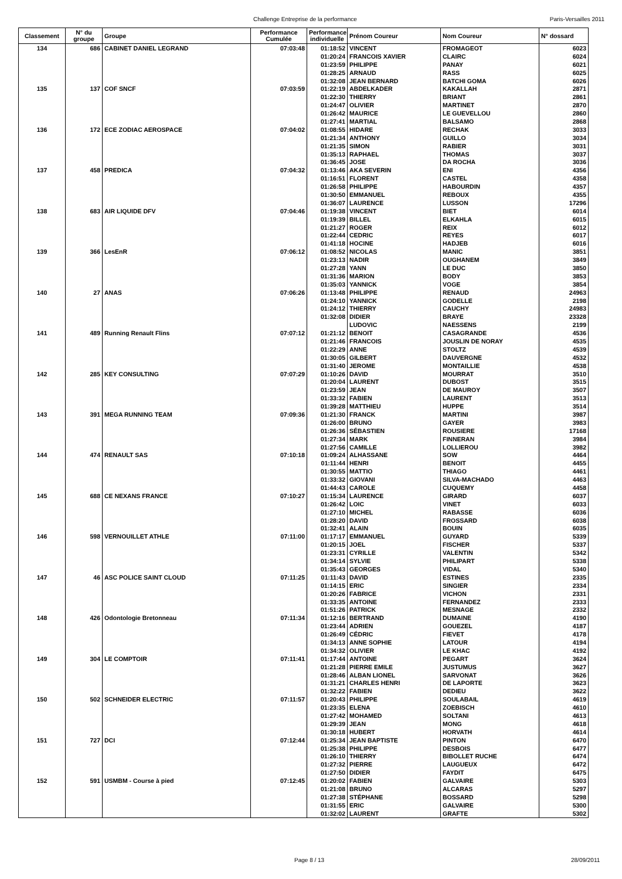Challenge Entreprise de la performance Paris-Versailles 2011
| Classement | N° du groupe | Groupe | Performance Cumulée | Performance individuelle | Prénom Coureur | Nom Coureur | N° dossard |
| --- | --- | --- | --- | --- | --- | --- | --- |
| 134 | 686 | CABINET DANIEL LEGRAND | 07:03:48 | 01:18:52 | VINCENT | FROMAGEOT | 6023 |
| | | | | 01:20:24 | FRANCOIS XAVIER | CLAIRC | 6024 |
| | | | | 01:23:59 | PHILIPPE | PANAY | 6021 |
| | | | | 01:28:25 | ARNAUD | RASS | 6025 |
| | | | | 01:32:08 | JEAN BERNARD | BATCHI GOMA | 6026 |
| 135 | 137 | COF SNCF | 07:03:59 | 01:22:19 | ABDELKADER | KAKALLAH | 2871 |
| | | | | 01:22:30 | THIERRY | BRIANT | 2861 |
| | | | | 01:24:47 | OLIVIER | MARTINET | 2870 |
| | | | | 01:26:42 | MAURICE | LE GUEVELLOU | 2860 |
| | | | | 01:27:41 | MARTIAL | BALSAMO | 2868 |
| 136 | 172 | ECE ZODIAC AEROSPACE | 07:04:02 | 01:08:55 | HIDARE | RECHAK | 3033 |
| | | | | 01:21:34 | ANTHONY | GUILLO | 3034 |
| | | | | 01:21:35 | SIMON | RABIER | 3031 |
| | | | | 01:35:13 | RAPHAEL | THOMAS | 3037 |
| | | | | 01:36:45 | JOSE | DA ROCHA | 3036 |
| 137 | 458 | PREDICA | 07:04:32 | 01:13:46 | AKA SEVERIN | ENI | 4356 |
| | | | | 01:16:51 | FLORENT | CASTEL | 4358 |
| | | | | 01:26:58 | PHILIPPE | HABOURDIN | 4357 |
| | | | | 01:30:50 | EMMANUEL | REBOUX | 4355 |
| | | | | 01:36:07 | LAURENCE | LUSSON | 17296 |
| 138 | 683 | AIR LIQUIDE DFV | 07:04:46 | 01:19:38 | VINCENT | BIET | 6014 |
| | | | | 01:19:39 | BILLEL | ELKAHLA | 6015 |
| | | | | 01:21:27 | ROGER | REIX | 6012 |
| | | | | 01:22:44 | CEDRIC | REYES | 6017 |
| | | | | 01:41:18 | HOCINE | HADJEB | 6016 |
| 139 | 366 | LesEnR | 07:06:12 | 01:08:52 | NICOLAS | MANIC | 3851 |
| | | | | 01:23:13 | NADIR | OUGHANEM | 3849 |
| | | | | 01:27:28 | YANN | LE DUC | 3850 |
| | | | | 01:31:36 | MARION | BODY | 3853 |
| | | | | 01:35:03 | YANNICK | VOGE | 3854 |
| 140 | 27 | ANAS | 07:06:26 | 01:13:48 | PHILIPPE | RENAUD | 24963 |
| | | | | 01:24:10 | YANNICK | GODELLE | 2198 |
| | | | | 01:24:12 | THIERRY | CAUCHY | 24983 |
| | | | | 01:32:08 | DIDIER | BRAYE | 23328 |
| | | | | | LUDOVIC | NAESSENS | 2199 |
| 141 | 489 | Running Renault Flins | 07:07:12 | 01:21:12 | BENOIT | CASAGRANDE | 4536 |
| | | | | 01:21:46 | FRANCOIS | JOUSLIN DE NORAY | 4535 |
| | | | | 01:22:29 | ANNE | STOLTZ | 4539 |
| | | | | 01:30:05 | GILBERT | DAUVERGNE | 4532 |
| | | | | 01:31:40 | JEROME | MONTAILLIE | 4538 |
| 142 | 285 | KEY CONSULTING | 07:07:29 | 01:10:26 | DAVID | MOURRAT | 3510 |
| | | | | 01:20:04 | LAURENT | DUBOST | 3515 |
| | | | | 01:23:59 | JEAN | DE MAUROY | 3507 |
| | | | | 01:33:32 | FABIEN | LAURENT | 3513 |
| | | | | 01:39:28 | MATTHIEU | HUPPE | 3514 |
| 143 | 391 | MEGA RUNNING TEAM | 07:09:36 | 01:21:30 | FRANCK | MARTINI | 3987 |
| | | | | 01:26:00 | BRUNO | GAYER | 3983 |
| | | | | 01:26:36 | SÉBASTIEN | ROUSIERE | 17168 |
| | | | | 01:27:34 | MARK | FINNERAN | 3984 |
| | | | | 01:27:56 | CAMILLE | LOLLIEROU | 3982 |
| 144 | 474 | RENAULT SAS | 07:10:18 | 01:09:24 | ALHASSANE | SOW | 4464 |
| | | | | 01:11:44 | HENRI | BENOIT | 4455 |
| | | | | 01:30:55 | MATTIO | THIAGO | 4461 |
| | | | | 01:33:32 | GIOVANI | SILVA-MACHADO | 4463 |
| | | | | 01:44:43 | CAROLE | CUQUEMY | 4458 |
| 145 | 688 | CE NEXANS FRANCE | 07:10:27 | 01:15:34 | LAURENCE | GIRARD | 6037 |
| | | | | 01:26:42 | LOIC | VINET | 6033 |
| | | | | 01:27:10 | MICHEL | RABASSE | 6036 |
| | | | | 01:28:20 | DAVID | FROSSARD | 6038 |
| | | | | 01:32:41 | ALAIN | BOUIN | 6035 |
| 146 | 598 | VERNOUILLET ATHLE | 07:11:00 | 01:17:17 | EMMANUEL | GUYARD | 5339 |
| | | | | 01:20:15 | JOEL | FISCHER | 5337 |
| | | | | 01:23:31 | CYRILLE | VALENTIN | 5342 |
| | | | | 01:34:14 | SYLVIE | PHILIPART | 5338 |
| | | | | 01:35:43 | GEORGES | VIDAL | 5340 |
| 147 | 46 | ASC POLICE SAINT CLOUD | 07:11:25 | 01:11:43 | DAVID | ESTINES | 2335 |
| | | | | 01:14:15 | ERIC | SINGIER | 2334 |
| | | | | 01:20:26 | FABRICE | VICHON | 2331 |
| | | | | 01:33:35 | ANTOINE | FERNANDEZ | 2333 |
| | | | | 01:51:26 | PATRICK | MESNAGE | 2332 |
| 148 | 426 | Odontologie Bretonneau | 07:11:34 | 01:12:16 | BERTRAND | DUMAINE | 4190 |
| | | | | 01:23:44 | ADRIEN | GOUEZEL | 4187 |
| | | | | 01:26:49 | CÉDRIC | FIEVET | 4178 |
| | | | | 01:34:13 | ANNE SOPHIE | LATOUR | 4194 |
| | | | | 01:34:32 | OLIVIER | LE KHAC | 4192 |
| 149 | 304 | LE COMPTOIR | 07:11:41 | 01:17:44 | ANTOINE | PEGART | 3624 |
| | | | | 01:21:28 | PIERRE EMILE | JUSTUMUS | 3627 |
| | | | | 01:28:46 | ALBAN LIONEL | SARVONAT | 3626 |
| | | | | 01:31:21 | CHARLES HENRI | DE LAPORTE | 3623 |
| | | | | 01:32:22 | FABIEN | DEDIEU | 3622 |
| 150 | 502 | SCHNEIDER ELECTRIC | 07:11:57 | 01:20:43 | PHILIPPE | SOULABAIL | 4619 |
| | | | | 01:23:35 | ELENA | ZOEBISCH | 4610 |
| | | | | 01:27:42 | MOHAMED | SOLTANI | 4613 |
| | | | | 01:29:39 | JEAN | MONG | 4618 |
| | | | | 01:30:18 | HUBERT | HORVATH | 4614 |
| 151 | 727 | DCI | 07:12:44 | 01:25:34 | JEAN BAPTISTE | PINTON | 6470 |
| | | | | 01:25:38 | PHILIPPE | DESBOIS | 6477 |
| | | | | 01:26:10 | THIERRY | BIBOLLET RUCHE | 6474 |
| | | | | 01:27:32 | PIERRE | LAUGUEUX | 6472 |
| | | | | 01:27:50 | DIDIER | FAYDIT | 6475 |
| 152 | 591 | USMBM - Course à pied | 07:12:45 | 01:20:02 | FABIEN | GALVAIRE | 5303 |
| | | | | 01:21:08 | BRUNO | ALCARAS | 5297 |
| | | | | 01:27:38 | STÉPHANE | BOSSARD | 5298 |
| | | | | 01:31:55 | ERIC | GALVAIRE | 5300 |
| | | | | 01:32:02 | LAURENT | GRAFTE | 5302 |
Page 8 / 13 28/09/2011